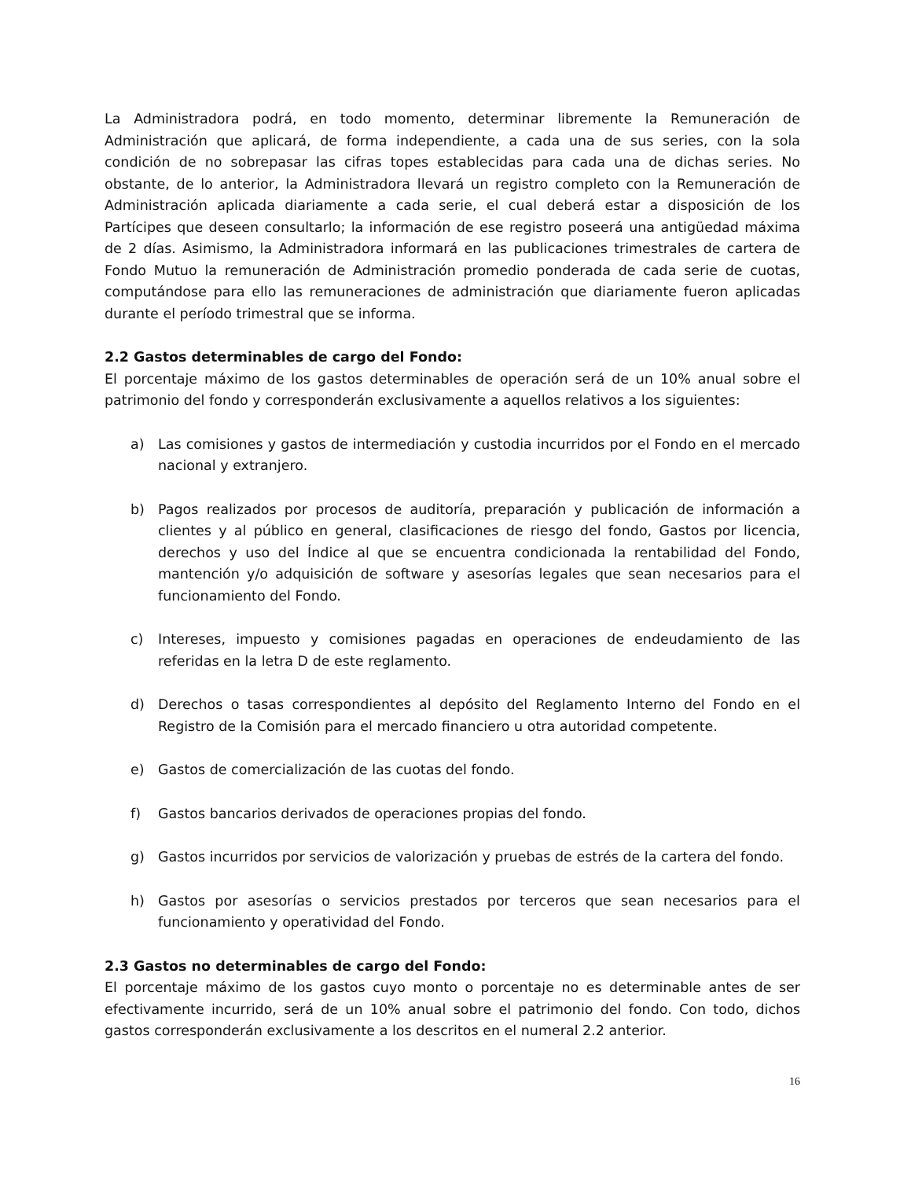La Administradora podrá, en todo momento, determinar libremente la Remuneración de Administración que aplicará, de forma independiente, a cada una de sus series, con la sola condición de no sobrepasar las cifras topes establecidas para cada una de dichas series. No obstante, de lo anterior, la Administradora llevará un registro completo con la Remuneración de Administración aplicada diariamente a cada serie, el cual deberá estar a disposición de los Partícipes que deseen consultarlo; la información de ese registro poseerá una antigüedad máxima de 2 días. Asimismo, la Administradora informará en las publicaciones trimestrales de cartera de Fondo Mutuo la remuneración de Administración promedio ponderada de cada serie de cuotas, computándose para ello las remuneraciones de administración que diariamente fueron aplicadas durante el período trimestral que se informa.
2.2 Gastos determinables de cargo del Fondo:
El porcentaje máximo de los gastos determinables de operación será de un 10% anual sobre el patrimonio del fondo y corresponderán exclusivamente a aquellos relativos a los siguientes:
a) Las comisiones y gastos de intermediación y custodia incurridos por el Fondo en el mercado nacional y extranjero.
b) Pagos realizados por procesos de auditoría, preparación y publicación de información a clientes y al público en general, clasificaciones de riesgo del fondo, Gastos por licencia, derechos y uso del Índice al que se encuentra condicionada la rentabilidad del Fondo, mantención y/o adquisición de software y asesorías legales que sean necesarios para el funcionamiento del Fondo.
c) Intereses, impuesto y comisiones pagadas en operaciones de endeudamiento de las referidas en la letra D de este reglamento.
d) Derechos o tasas correspondientes al depósito del Reglamento Interno del Fondo en el Registro de la Comisión para el mercado financiero u otra autoridad competente.
e) Gastos de comercialización de las cuotas del fondo.
f) Gastos bancarios derivados de operaciones propias del fondo.
g) Gastos incurridos por servicios de valorización y pruebas de estrés de la cartera del fondo.
h) Gastos por asesorías o servicios prestados por terceros que sean necesarios para el funcionamiento y operatividad del Fondo.
2.3 Gastos no determinables de cargo del Fondo:
El porcentaje máximo de los gastos cuyo monto o porcentaje no es determinable antes de ser efectivamente incurrido, será de un 10% anual sobre el patrimonio del fondo. Con todo, dichos gastos corresponderán exclusivamente a los descritos en el numeral 2.2 anterior.
16